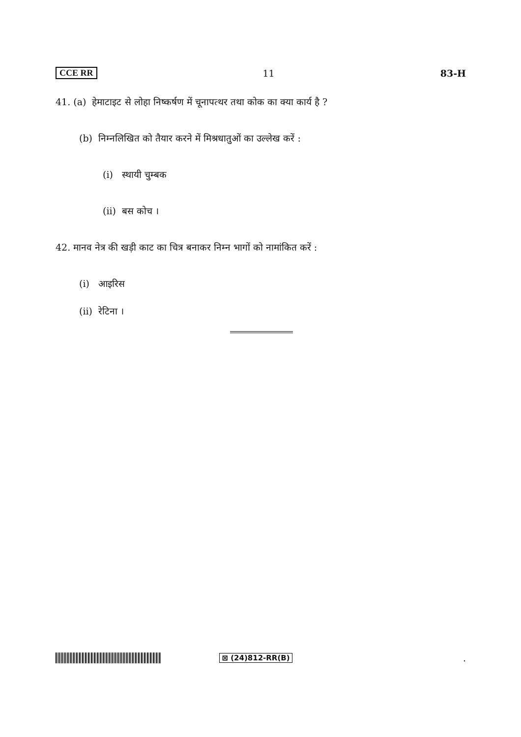CCE RR 11 83-H
41. (a) हेमाटाइट से लोहा निष्कर्षण में चूनापत्थर तथा कोक का क्या कार्य है ?
(b) निम्नलिखित को तैयार करने में मिश्रधातुओं का उल्लेख करें :
(i) स्थायी चुम्बक
(ii) बस कोच ।
42. मानव नेत्र की खड़ी काट का चित्र बनाकर निम्न भागों को नामांकित करें :
(i) आइरिस
(ii) रेटिना ।
⊠ (24)812-RR(B).